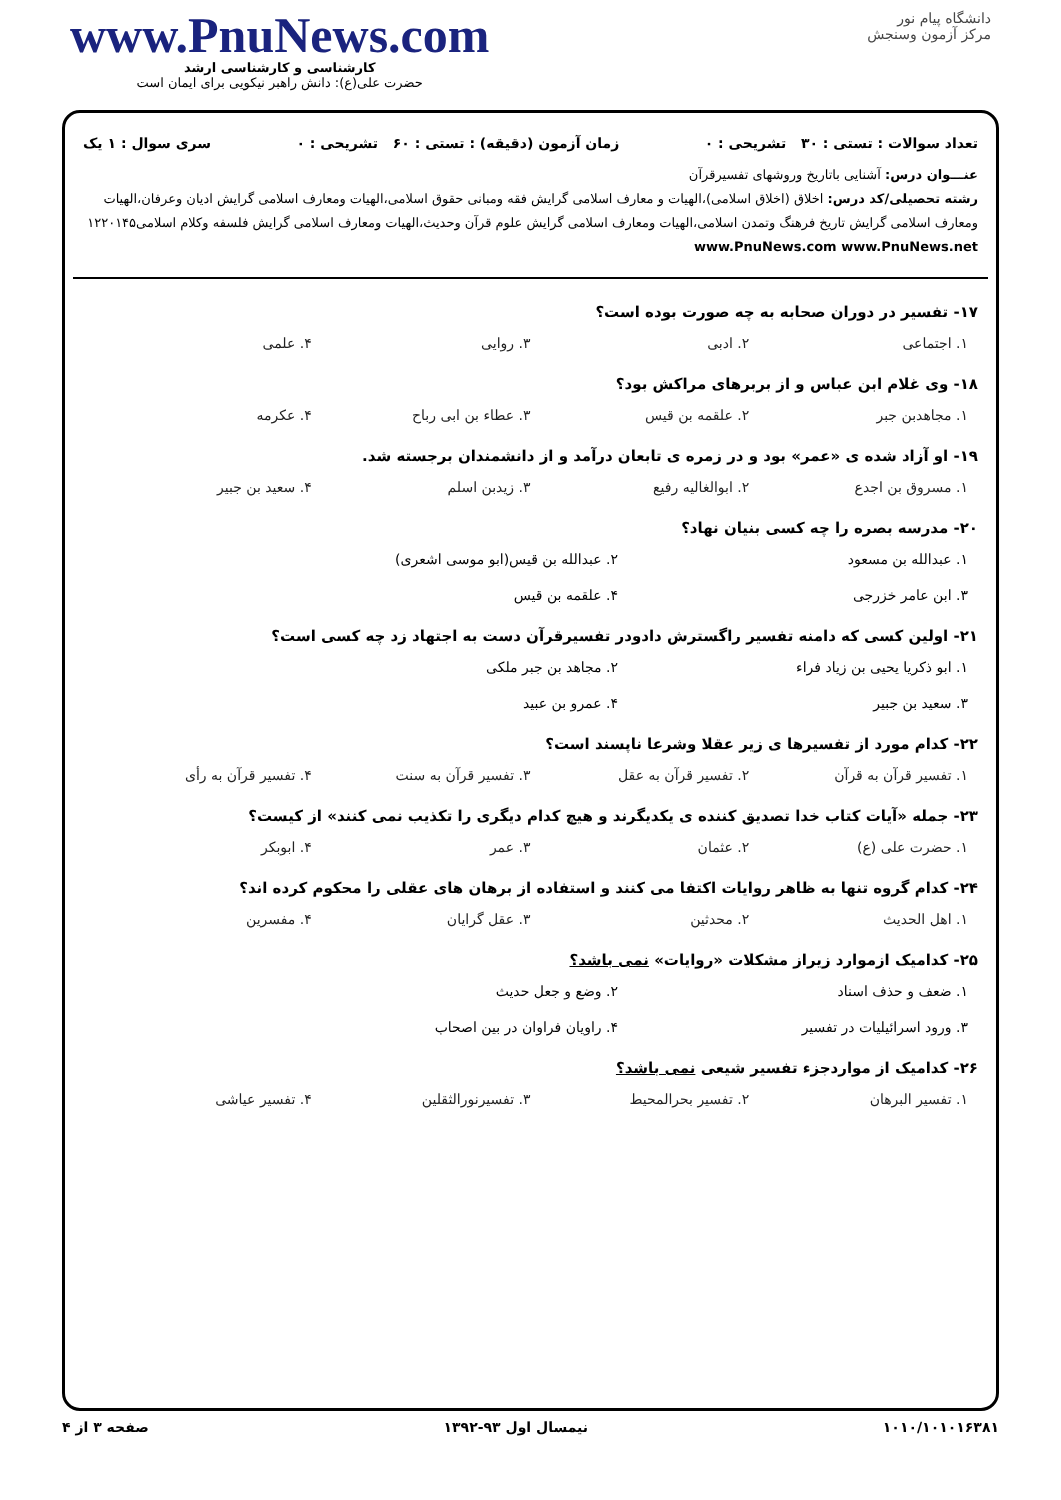دانشگاه پیام نور
مرکز آزمون وسنجش
www.PnuNews.com
کارشناسی و کارشناسی ارشد
حضرت علی(ع): دانش راهبر نیکویی برای ایمان است
تعداد سوالات : تستی : ۳۰ تشریحی : ۰ زمان آزمون (دقیقه) : تستی : ۶۰ تشریحی : ۰ سری سوال : ۱ یک
عنـــوان درس: آشنایی باتاریخ وروشهای تفسیرقرآن
رشته تحصیلی/کد درس: اخلاق (اخلاق اسلامی)،الهیات و معارف اسلامی گرایش فقه ومبانی حقوق اسلامی،الهیات ومعارف اسلامی گرایش ادیان وعرفان،الهیات ومعارف اسلامی گرایش تاریخ فرهنگ وتمدن اسلامی،الهیات ومعارف اسلامی گرایش علوم قرآن وحدیث،الهیات ومعارف اسلامی گرایش فلسفه وکلام اسلامی۱۲۲۰۱۴۵ www.PnuNews.com www.PnuNews.net
۱۷- تفسیر در دوران صحابه به چه صورت بوده است؟
۱. اجتماعی ۲. ادبی ۳. روایی ۴. علمی
۱۸- وی غلام ابن عباس و از بربرهای مراکش بود؟
۱. مجاهدبن جبر ۲. علقمه بن قیس ۳. عطاء بن ابی رباح ۴. عکرمه
۱۹- او آزاد شده ی «عمر» بود و در زمره ی تابعان درآمد و از دانشمندان برجسته شد.
۱. مسروق بن اجدع ۲. ابوالغالیه رفیع ۳. زیدبن اسلم ۴. سعید بن جبیر
۲۰- مدرسه بصره را چه کسی بنیان نهاد؟
۱. عبدالله بن مسعود ۲. عبدالله بن قیس(ابو موسی اشعری) ۳. ابن عامر خزرجی ۴. علقمه بن قیس
۲۱- اولین کسی که دامنه تفسیر راگسترش دادودر تفسیرقرآن دست به اجتهاد زد چه کسی است؟
۱. ابو ذکریا یحیی بن زیاد فراء ۲. مجاهد بن جبر ملکی ۳. سعید بن جبیر ۴. عمرو بن عبید
۲۲- کدام مورد از تفسیرها ی زیر عقلا وشرعا ناپسند است؟
۱. تفسیر قرآن به قرآن ۲. تفسیر قرآن به عقل ۳. تفسیر قرآن به سنت ۴. تفسیر قرآن به رأی
۲۳- جمله «آیات کتاب خدا تصدیق کننده ی یکدیگرند و هیچ کدام دیگری را تکذیب نمی کنند» از کیست؟
۱. حضرت علی (ع) ۲. عثمان ۳. عمر ۴. ابوبکر
۲۴- کدام گروه تنها به ظاهر روایات اکتفا می کنند و استفاده از برهان های عقلی را محکوم کرده اند؟
۱. اهل الحدیث ۲. محدثین ۳. عقل گرایان ۴. مفسرین
۲۵- کدامیک ازموارد زیراز مشکلات «روایات» نمی باشد؟
۱. ضعف و حذف اسناد ۲. وضع و جعل حدیث ۳. ورود اسرائیلیات در تفسیر ۴. راویان فراوان در بین اصحاب
۲۶- کدامیک از مواردجزء تفسیر شیعی نمی باشد؟
۱. تفسیر البرهان ۲. تفسیر بحرالمحیط ۳. تفسیرنورالثقلین ۴. تفسیر عیاشی
۱۰۱۰/۱۰۱۰۱۶۳۸۱ نیمسال اول ۹۳-۱۳۹۲ صفحه ۳ از ۴